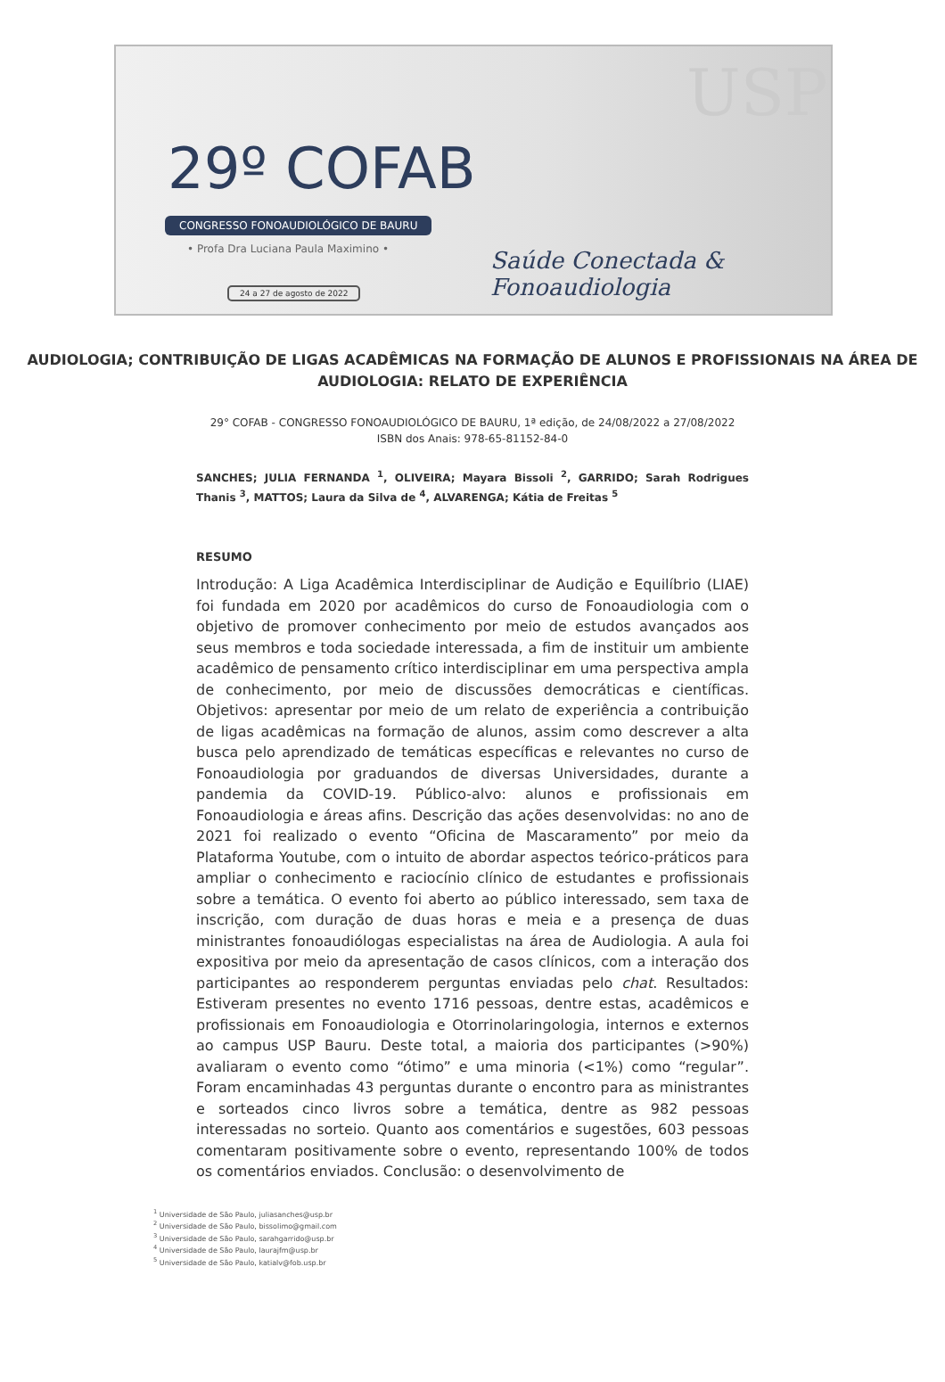USP
29º COFAB
CONGRESSO FONOAUDIOLÓGICO DE BAURU
• Profa Dra Luciana Paula Maximino •
24 a 27 de agosto de 2022
Saúde Conectada &
Fonoaudiologia
AUDIOLOGIA; CONTRIBUIÇÃO DE LIGAS ACADÊMICAS NA FORMAÇÃO DE ALUNOS E PROFISSIONAIS NA ÁREA DE AUDIOLOGIA: RELATO DE EXPERIÊNCIA
29° COFAB - CONGRESSO FONOAUDIOLÓGICO DE BAURU, 1ª edição, de 24/08/2022 a 27/08/2022
ISBN dos Anais: 978-65-81152-84-0
SANCHES; JULIA FERNANDA <sup>1</sup>, OLIVEIRA; Mayara Bissoli <sup>2</sup>, GARRIDO; Sarah Rodrigues Thanis <sup>3</sup>, MATTOS; Laura da Silva de <sup>4</sup>, ALVARENGA; Kátia de Freitas <sup>5</sup>
RESUMO
Introdução: A Liga Acadêmica Interdisciplinar de Audição e Equilíbrio (LIAE) foi fundada em 2020 por acadêmicos do curso de Fonoaudiologia com o objetivo de promover conhecimento por meio de estudos avançados aos seus membros e toda sociedade interessada, a fim de instituir um ambiente acadêmico de pensamento crítico interdisciplinar em uma perspectiva ampla de conhecimento, por meio de discussões democráticas e científicas. Objetivos: apresentar por meio de um relato de experiência a contribuição de ligas acadêmicas na formação de alunos, assim como descrever a alta busca pelo aprendizado de temáticas específicas e relevantes no curso de Fonoaudiologia por graduandos de diversas Universidades, durante a pandemia da COVID-19. Público-alvo: alunos e profissionais em Fonoaudiologia e áreas afins. Descrição das ações desenvolvidas: no ano de 2021 foi realizado o evento “Oficina de Mascaramento” por meio da Plataforma Youtube, com o intuito de abordar aspectos teórico-práticos para ampliar o conhecimento e raciocínio clínico de estudantes e profissionais sobre a temática. O evento foi aberto ao público interessado, sem taxa de inscrição, com duração de duas horas e meia e a presença de duas ministrantes fonoaudiólogas especialistas na área de Audiologia. A aula foi expositiva por meio da apresentação de casos clínicos, com a interação dos participantes ao responderem perguntas enviadas pelo chat. Resultados: Estiveram presentes no evento 1716 pessoas, dentre estas, acadêmicos e profissionais em Fonoaudiologia e Otorrinolaringologia, internos e externos ao campus USP Bauru. Deste total, a maioria dos participantes (>90%) avaliaram o evento como “ótimo” e uma minoria (<1%) como “regular”. Foram encaminhadas 43 perguntas durante o encontro para as ministrantes e sorteados cinco livros sobre a temática, dentre as 982 pessoas interessadas no sorteio. Quanto aos comentários e sugestões, 603 pessoas comentaram positivamente sobre o evento, representando 100% de todos os comentários enviados. Conclusão: o desenvolvimento de
<sup>1</sup> Universidade de São Paulo, juliasanches@usp.br
<sup>2</sup> Universidade de São Paulo, bissolimo@gmail.com
<sup>3</sup> Universidade de São Paulo, sarahgarrido@usp.br
<sup>4</sup> Universidade de São Paulo, laurajfm@usp.br
<sup>5</sup> Universidade de São Paulo, katialv@fob.usp.br